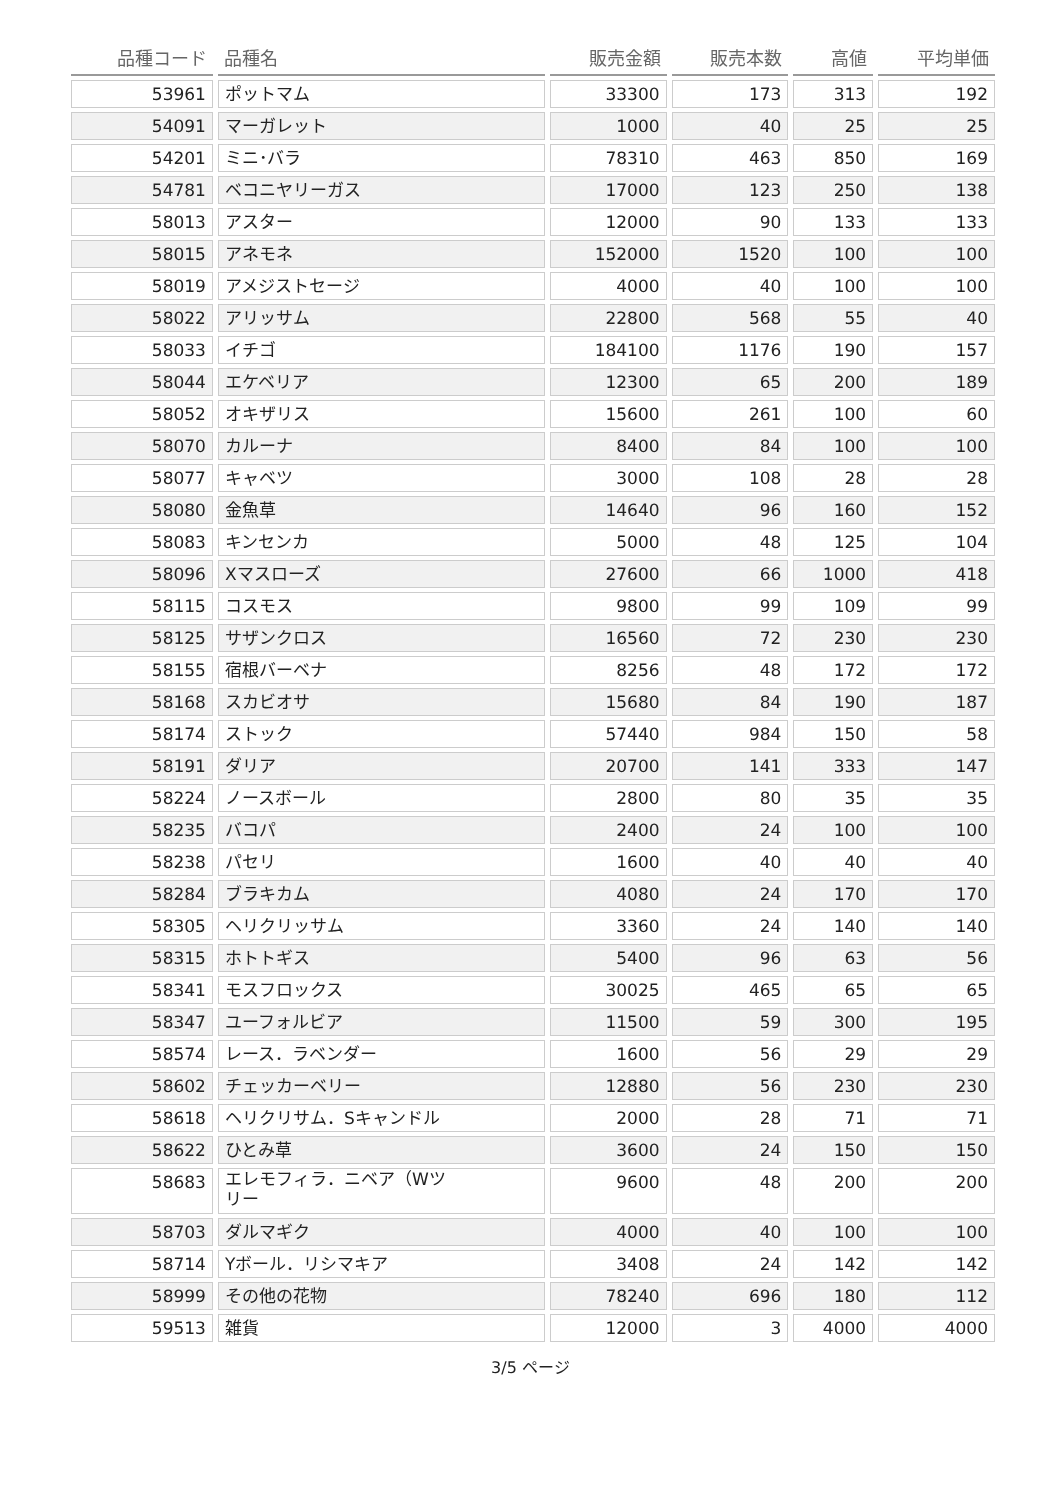| 品種コード | 品種名 | 販売金額 | 販売本数 | 高値 | 平均単価 |
| --- | --- | --- | --- | --- | --- |
| 53961 | ポットマム | 33300 | 173 | 313 | 192 |
| 54091 | マーガレット | 1000 | 40 | 25 | 25 |
| 54201 | ミニ･バラ | 78310 | 463 | 850 | 169 |
| 54781 | ベコニヤリーガス | 17000 | 123 | 250 | 138 |
| 58013 | アスター | 12000 | 90 | 133 | 133 |
| 58015 | アネモネ | 152000 | 1520 | 100 | 100 |
| 58019 | アメジストセージ | 4000 | 40 | 100 | 100 |
| 58022 | アリッサム | 22800 | 568 | 55 | 40 |
| 58033 | イチゴ | 184100 | 1176 | 190 | 157 |
| 58044 | エケベリア | 12300 | 65 | 200 | 189 |
| 58052 | オキザリス | 15600 | 261 | 100 | 60 |
| 58070 | カルーナ | 8400 | 84 | 100 | 100 |
| 58077 | キャベツ | 3000 | 108 | 28 | 28 |
| 58080 | 金魚草 | 14640 | 96 | 160 | 152 |
| 58083 | キンセンカ | 5000 | 48 | 125 | 104 |
| 58096 | Xマスローズ | 27600 | 66 | 1000 | 418 |
| 58115 | コスモス | 9800 | 99 | 109 | 99 |
| 58125 | サザンクロス | 16560 | 72 | 230 | 230 |
| 58155 | 宿根バーベナ | 8256 | 48 | 172 | 172 |
| 58168 | スカビオサ | 15680 | 84 | 190 | 187 |
| 58174 | ストック | 57440 | 984 | 150 | 58 |
| 58191 | ダリア | 20700 | 141 | 333 | 147 |
| 58224 | ノースボール | 2800 | 80 | 35 | 35 |
| 58235 | バコパ | 2400 | 24 | 100 | 100 |
| 58238 | パセリ | 1600 | 40 | 40 | 40 |
| 58284 | ブラキカム | 4080 | 24 | 170 | 170 |
| 58305 | ヘリクリッサム | 3360 | 24 | 140 | 140 |
| 58315 | ホトトギス | 5400 | 96 | 63 | 56 |
| 58341 | モスフロックス | 30025 | 465 | 65 | 65 |
| 58347 | ユーフォルビア | 11500 | 59 | 300 | 195 |
| 58574 | レース．ラベンダー | 1600 | 56 | 29 | 29 |
| 58602 | チェッカーベリー | 12880 | 56 | 230 | 230 |
| 58618 | ヘリクリサム．Sキャンドル | 2000 | 28 | 71 | 71 |
| 58622 | ひとみ草 | 3600 | 24 | 150 | 150 |
| 58683 | エレモフィラ．ニベア（Wツ リー | 9600 | 48 | 200 | 200 |
| 58703 | ダルマギク | 4000 | 40 | 100 | 100 |
| 58714 | Yボール．リシマキア | 3408 | 24 | 142 | 142 |
| 58999 | その他の花物 | 78240 | 696 | 180 | 112 |
| 59513 | 雑貨 | 12000 | 3 | 4000 | 4000 |
3/5 ページ